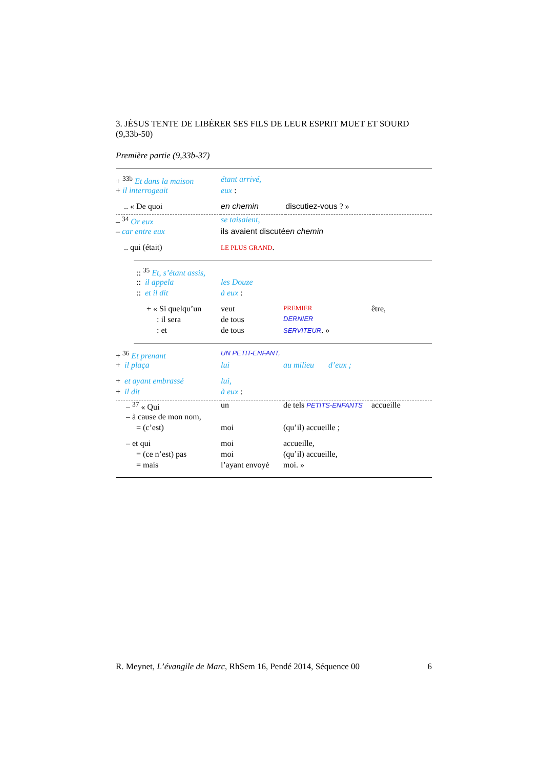3. JÉSUS TENTE DE LIBÉRER SES FILS DE LEUR ESPRIT MUET ET SOURD (9,33b-50)
Première partie (9,33b-37)
| + <sup>33b</sup> Et dans la maison | étant arrivé, | | |
| + il interrogeait | eux : | | |
| .. « De quoi | en chemin | discutiez-vous ? » | |
| – <sup>34</sup> Or eux | se taisaient, | | |
| – car entre eux | ils avaient discuté | en chemin | |
| .. qui (était) | LE PLUS GRAND . | | |
| :: <sup>35</sup> Et, s’étant assis, | | | |
| :: il appela | les Douze | | |
| :: et il dit | à eux : | | |
| + « Si quelqu’un | veut | PREMIER | être, |
| : il sera | de tous | DERNIER | |
| : et | de tous | SERVITEUR . » | |
| + <sup>36</sup> Et prenant | UN PETIT-ENFANT, | | |
| + il plaça | lui | au milieu d’eux ; | |
| + et ayant embrassé | lui, | | |
| + il dit | à eux : | | |
| – <sup>37</sup> « Qui | un | de tels PETITS-ENFANTS | accueille |
| – à cause de mon nom, | | | |
| = (c’est) | moi | (qu’il) accueille ; | |
| – et qui | moi | accueille, | |
| = (ce n’est) pas | moi | (qu’il) accueille, | |
| = mais | l’ayant envoyé | moi. » | |
R. Meynet, L’évangile de Marc, RhSem 16, Pendé 2014, Séquence 00 6